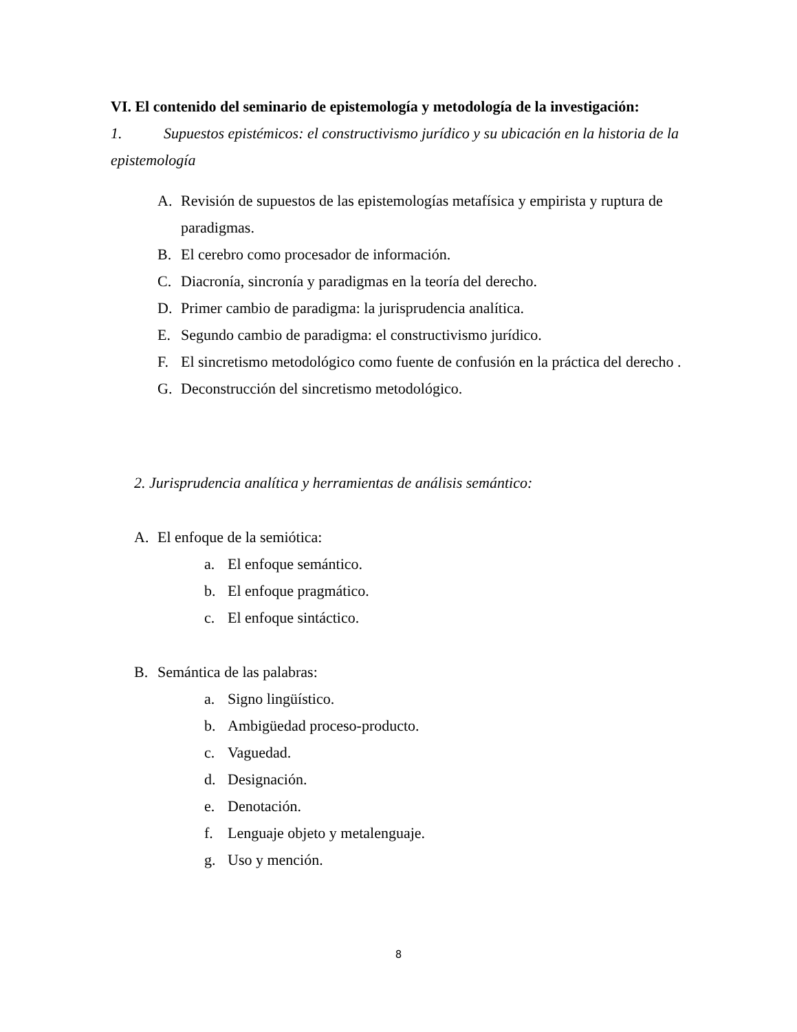VI. El contenido del seminario de epistemología y metodología de la investigación:
1. Supuestos epistémicos: el constructivismo jurídico y su ubicación en la historia de la epistemología
A. Revisión de supuestos de las epistemologías metafísica y empirista y ruptura de paradigmas.
B. El cerebro como procesador de información.
C. Diacronía, sincronía y paradigmas en la teoría del derecho.
D. Primer cambio de paradigma: la jurisprudencia analítica.
E. Segundo cambio de paradigma: el constructivismo jurídico.
F. El sincretismo metodológico como fuente de confusión en la práctica del derecho .
G. Deconstrucción del sincretismo metodológico.
2. Jurisprudencia analítica y herramientas de análisis semántico:
A. El enfoque de la semiótica:
a. El enfoque semántico.
b. El enfoque pragmático.
c. El enfoque sintáctico.
B. Semántica de las palabras:
a. Signo lingüístico.
b. Ambigüedad proceso-producto.
c. Vaguedad.
d. Designación.
e. Denotación.
f. Lenguaje objeto y metalenguaje.
g. Uso y mención.
8